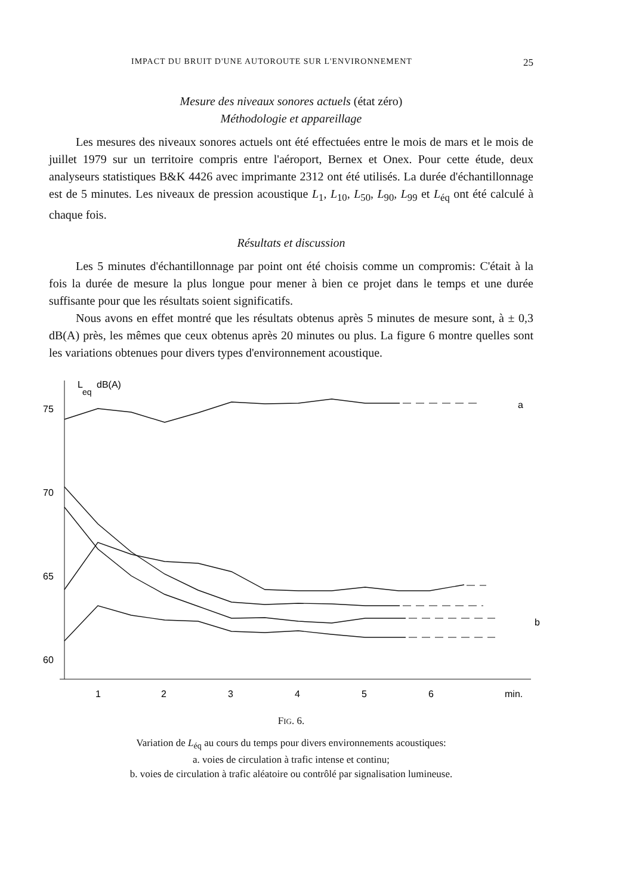IMPACT DU BRUIT D'UNE AUTOROUTE SUR L'ENVIRONNEMENT 25
Mesure des niveaux sonores actuels (état zéro)
Méthodologie et appareillage
Les mesures des niveaux sonores actuels ont été effectuées entre le mois de mars et le mois de juillet 1979 sur un territoire compris entre l'aéroport, Bernex et Onex. Pour cette étude, deux analyseurs statistiques B&K 4426 avec imprimante 2312 ont été utilisés. La durée d'échantillonnage est de 5 minutes. Les niveaux de pression acoustique L<sub>1</sub>, L<sub>10</sub>, L<sub>50</sub>, L<sub>90</sub>, L<sub>99</sub> et L<sub>éq</sub> ont été calculé à chaque fois.
Résultats et discussion
Les 5 minutes d'échantillonnage par point ont été choisis comme un compromis: C'était à la fois la durée de mesure la plus longue pour mener à bien ce projet dans le temps et une durée suffisante pour que les résultats soient significatifs.
Nous avons en effet montré que les résultats obtenus après 5 minutes de mesure sont, à ± 0,3 dB(A) près, les mêmes que ceux obtenus après 20 minutes ou plus. La figure 6 montre quelles sont les variations obtenues pour divers types d'environnement acoustique.
L
eq
dB(A)
75
70
65
60
a
b
1
2
3
4
5
6
min.
FIG. 6.
Variation de L<sub>éq</sub> au cours du temps pour divers environnements acoustiques:
a. voies de circulation à trafic intense et continu;
b. voies de circulation à trafic aléatoire ou contrôlé par signalisation lumineuse.